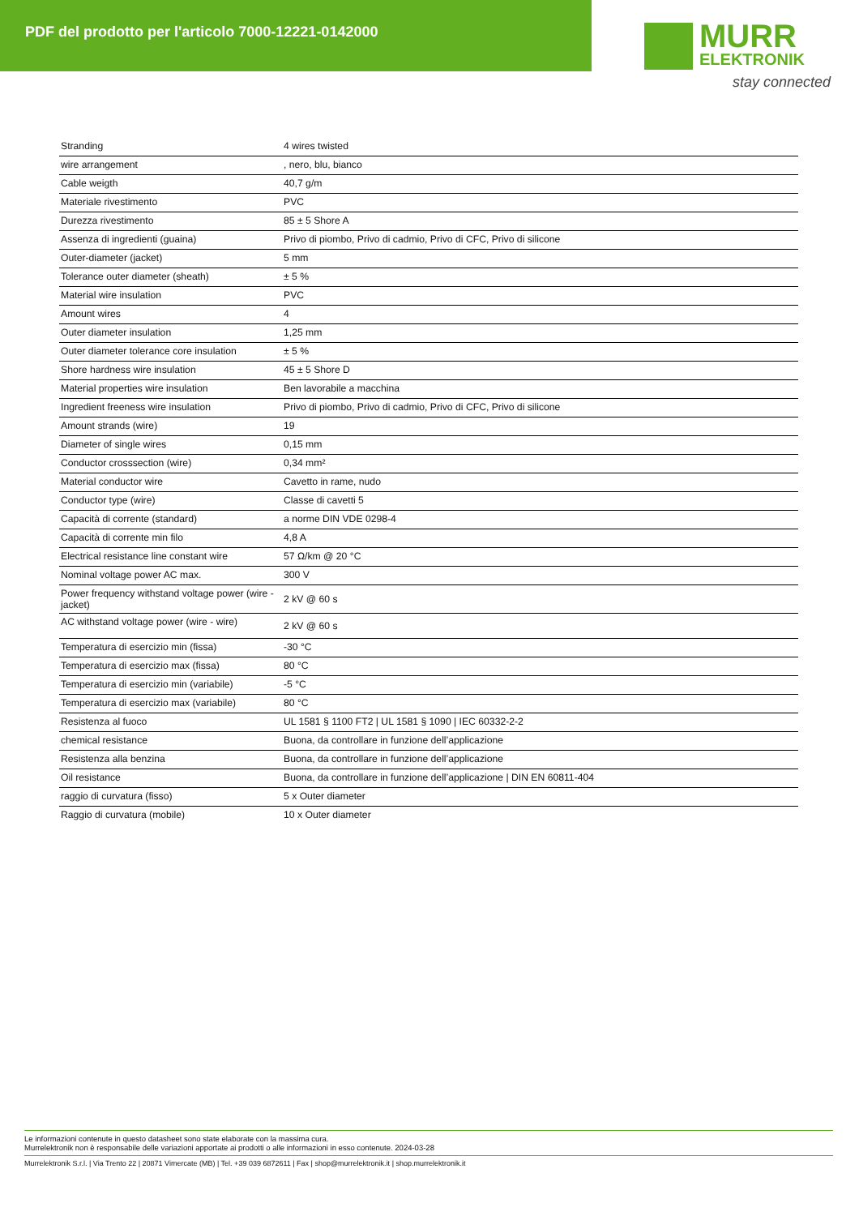PDF del prodotto per l'articolo 7000-12221-0142000
MURR
ELEKTRONIK
stay connected
| Stranding | 4 wires twisted |
| wire arrangement | , nero, blu, bianco |
| Cable weigth | 40,7 g/m |
| Materiale rivestimento | PVC |
| Durezza rivestimento | 85 ± 5 Shore A |
| Assenza di ingredienti (guaina) | Privo di piombo, Privo di cadmio, Privo di CFC, Privo di silicone |
| Outer-diameter (jacket) | 5 mm |
| Tolerance outer diameter (sheath) | ± 5 % |
| Material wire insulation | PVC |
| Amount wires | 4 |
| Outer diameter insulation | 1,25 mm |
| Outer diameter tolerance core insulation | ± 5 % |
| Shore hardness wire insulation | 45 ± 5 Shore D |
| Material properties wire insulation | Ben lavorabile a macchina |
| Ingredient freeness wire insulation | Privo di piombo, Privo di cadmio, Privo di CFC, Privo di silicone |
| Amount strands (wire) | 19 |
| Diameter of single wires | 0,15 mm |
| Conductor crosssection (wire) | 0,34 mm² |
| Material conductor wire | Cavetto in rame, nudo |
| Conductor type (wire) | Classe di cavetti 5 |
| Capacità di corrente (standard) | a norme DIN VDE 0298-4 |
| Capacità di corrente min filo | 4,8 A |
| Electrical resistance line constant wire | 57 Ω/km @ 20 °C |
| Nominal voltage power AC max. | 300 V |
| Power frequency withstand voltage power (wire - jacket) | 2 kV @ 60 s |
| AC withstand voltage power (wire - wire) | 2 kV @ 60 s |
| Temperatura di esercizio min (fissa) | -30 °C |
| Temperatura di esercizio max (fissa) | 80 °C |
| Temperatura di esercizio min (variabile) | -5 °C |
| Temperatura di esercizio max (variabile) | 80 °C |
| Resistenza al fuoco | UL 1581 § 1100 FT2 / UL 1581 § 1090 / IEC 60332-2-2 |
| chemical resistance | Buona, da controllare in funzione dell’applicazione |
| Resistenza alla benzina | Buona, da controllare in funzione dell’applicazione |
| Oil resistance | Buona, da controllare in funzione dell’applicazione / DIN EN 60811-404 |
| raggio di curvatura (fisso) | 5 x Outer diameter |
| Raggio di curvatura (mobile) | 10 x Outer diameter |
Le informazioni contenute in questo datasheet sono state elaborate con la massima cura.
Murrelektronik non è responsabile delle variazioni apportate ai prodotti o alle informazioni in esso contenute. 2024-03-28
Murrelektronik S.r.l. | Via Trento 22 | 20871 Vimercate (MB) | Tel. +39 039 6872611 | Fax | shop@murrelektronik.it | shop.murrelektronik.it